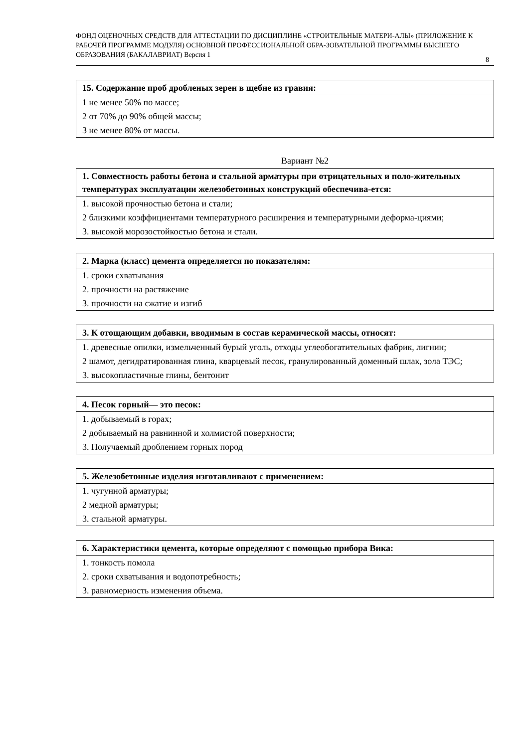ФОНД ОЦЕНОЧНЫХ СРЕДСТВ ДЛЯ АТТЕСТАЦИИ ПО ДИСЦИПЛИНЕ «СТРОИТЕЛЬНЫЕ МАТЕРИ-АЛЫ» (ПРИЛОЖЕНИЕ К РАБОЧЕЙ ПРОГРАММЕ МОДУЛЯ) ОСНОВНОЙ ПРОФЕССИОНАЛЬНОЙ ОБРА-ЗОВАТЕЛЬНОЙ ПРОГРАММЫ ВЫСШЕГО ОБРАЗОВАНИЯ (БАКАЛАВРИАТ) Версия 1
8
| 15. Содержание проб дробленых зерен в щебне из гравия: |
| --- |
| 1 не менее 50% по массе; |
| 2 от 70% до 90% общей массы; |
| 3 не менее 80% от массы. |
Вариант №2
| 1. Совместность работы бетона и стальной арматуры при отрицательных и поло-жительных температурах эксплуатации железобетонных конструкций обеспечива-ется: |
| --- |
| 1. высокой прочностью бетона и стали; |
| 2 близкими коэффициентами температурного расширения и температурными деформа-циями; |
| 3. высокой морозостойкостью бетона и стали. |
| 2. Марка (класс) цемента определяется по показателям: |
| --- |
| 1. сроки схватывания |
| 2. прочности на растяжение |
| 3. прочности на сжатие и изгиб |
| 3. К отощающим добавки, вводимым в состав керамической массы, относят: |
| --- |
| 1. древесные опилки, измельченный бурый уголь, отходы углеобогатительных фабрик, лигнин; |
| 2 шамот, дегидратированная глина, кварцевый песок, гранулированный доменный шлак, зола ТЭС; |
| 3. высокопластичные глины, бентонит |
| 4. Песок горный— это песок: |
| --- |
| 1. добываемый в горах; |
| 2 добываемый на равнинной и холмистой поверхности; |
| 3. Получаемый дроблением горных пород |
| 5. Железобетонные изделия изготавливают с применением: |
| --- |
| 1. чугунной арматуры; |
| 2 медной арматуры; |
| 3. стальной арматуры. |
| 6. Характеристики цемента, которые определяют с помощью прибора Вика: |
| --- |
| 1. тонкость помола |
| 2. сроки схватывания и водопотребность; |
| 3. равномерность изменения объема. |